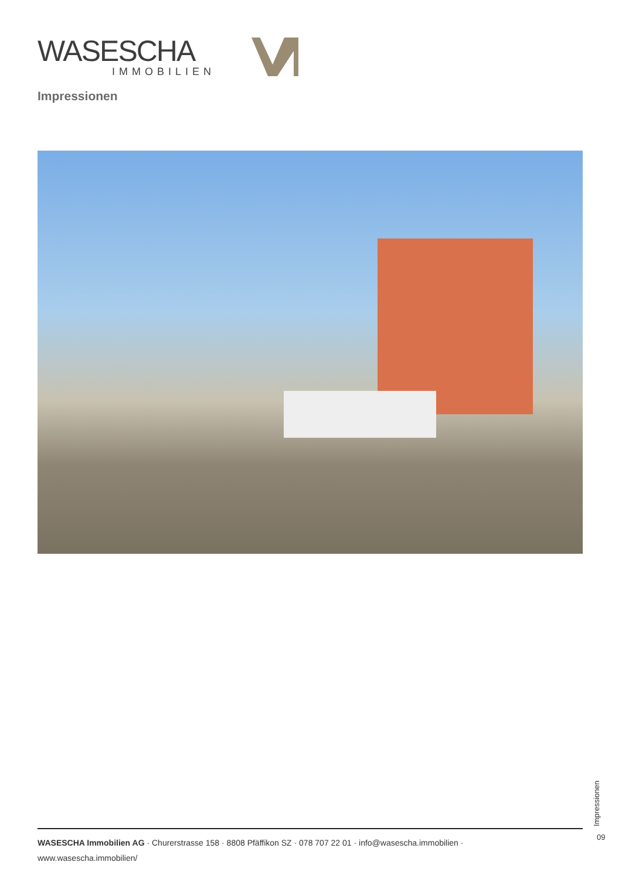WASESCHA
IMMOBILIEN
Impressionen
Impressionen
09
WASESCHA Immobilien AG · Churerstrasse 158 · 8808 Pfäffikon SZ · 078 707 22 01 · info@wasescha.immobilien ·
www.wasescha.immobilien/